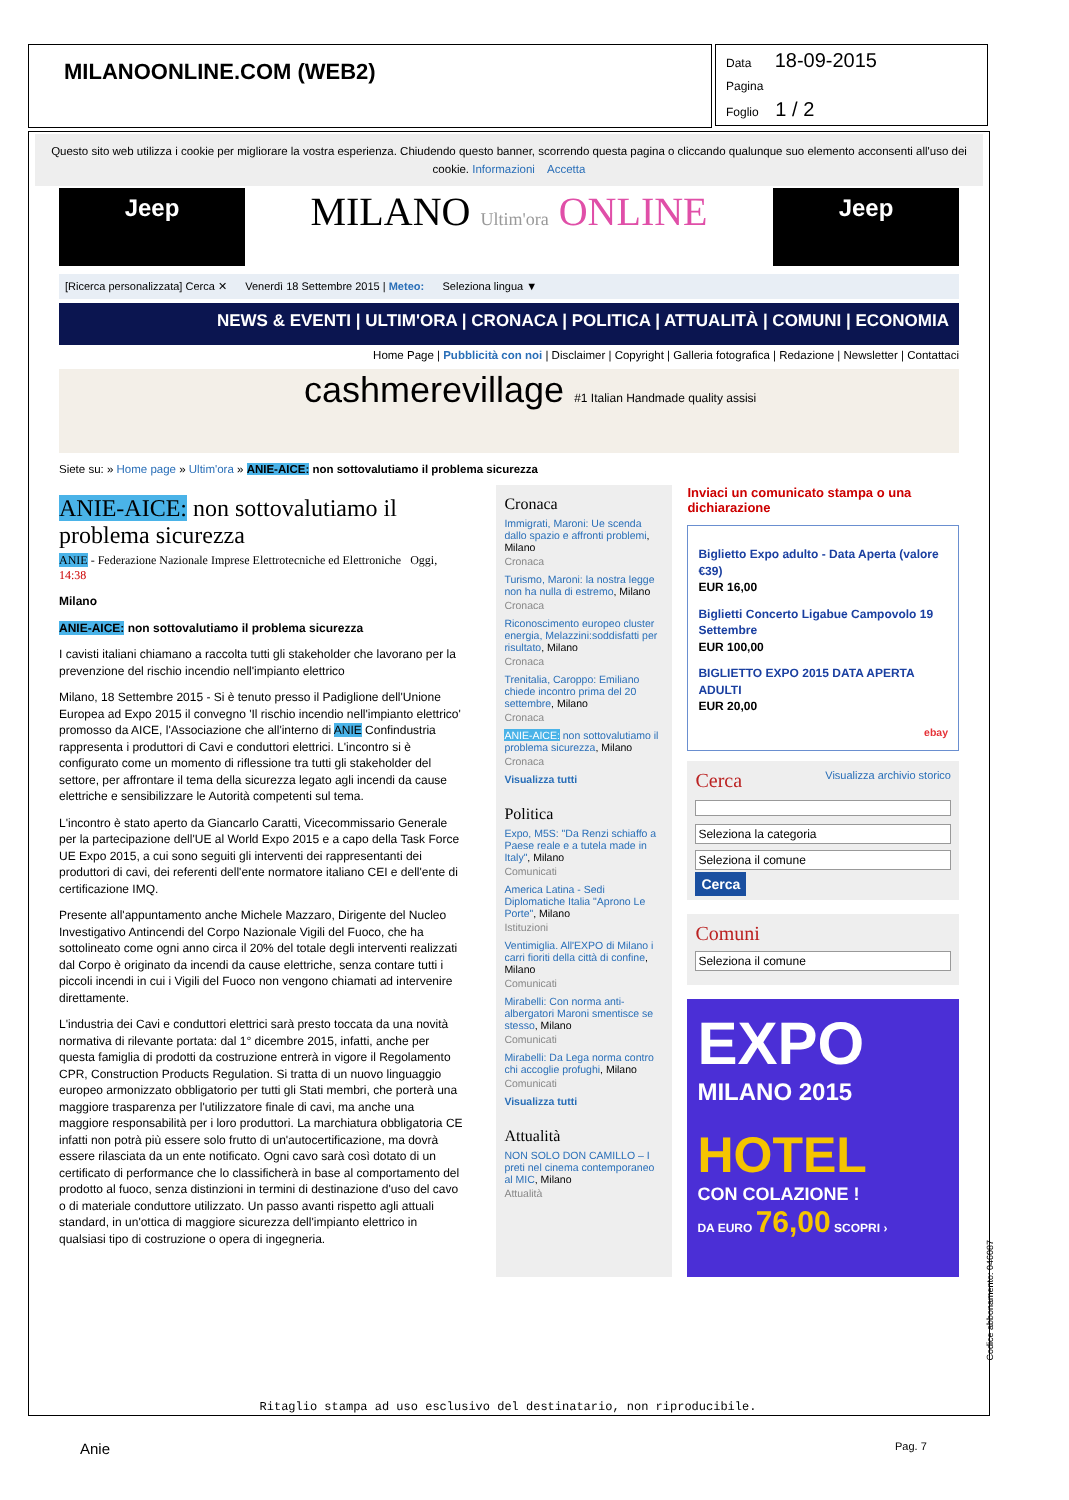MILANOONLINE.COM (WEB2)
Data 18-09-2015
Pagina
Foglio 1 / 2
Questo sito web utilizza i cookie per migliorare la vostra esperienza. Chiudendo questo banner, scorrendo questa pagina o cliccando qualunque suo elemento acconsenti all'uso dei cookie. Informazioni Accetta
Jeep
MILANO Ultim'ora ONLINE
Jeep
[Ricerca personalizzata] Cerca ✕ Venerdì 18 Settembre 2015 | Meteo: Seleziona lingua ▼
NEWS & EVENTI | ULTIM'ORA | CRONACA | POLITICA | ATTUALITÀ | COMUNI | ECONOMIA
Home Page | Pubblicità con noi | Disclaimer | Copyright | Galleria fotografica | Redazione | Newsletter | Contattaci
cashmerevillage #1 Italian Handmade quality assisi
Siete su: » Home page » Ultim'ora » ANIE-AICE: non sottovalutiamo il problema sicurezza
ANIE-AICE: non sottovalutiamo il problema sicurezza
ANIE - Federazione Nazionale Imprese Elettrotecniche ed Elettroniche Oggi, 14:38
Milano
ANIE-AICE: non sottovalutiamo il problema sicurezza
I cavisti italiani chiamano a raccolta tutti gli stakeholder che lavorano per la prevenzione del rischio incendio nell'impianto elettrico
Milano, 18 Settembre 2015 - Si è tenuto presso il Padiglione dell'Unione Europea ad Expo 2015 il convegno 'Il rischio incendio nell'impianto elettrico' promosso da AICE, l'Associazione che all'interno di ANIE Confindustria rappresenta i produttori di Cavi e conduttori elettrici. L'incontro si è configurato come un momento di riflessione tra tutti gli stakeholder del settore, per affrontare il tema della sicurezza legato agli incendi da cause elettriche e sensibilizzare le Autorità competenti sul tema.
L'incontro è stato aperto da Giancarlo Caratti, Vicecommissario Generale per la partecipazione dell'UE al World Expo 2015 e a capo della Task Force UE Expo 2015, a cui sono seguiti gli interventi dei rappresentanti dei produttori di cavi, dei referenti dell'ente normatore italiano CEI e dell'ente di certificazione IMQ.
Presente all'appuntamento anche Michele Mazzaro, Dirigente del Nucleo Investigativo Antincendi del Corpo Nazionale Vigili del Fuoco, che ha sottolineato come ogni anno circa il 20% del totale degli interventi realizzati dal Corpo è originato da incendi da cause elettriche, senza contare tutti i piccoli incendi in cui i Vigili del Fuoco non vengono chiamati ad intervenire direttamente.
L'industria dei Cavi e conduttori elettrici sarà presto toccata da una novità normativa di rilevante portata: dal 1° dicembre 2015, infatti, anche per questa famiglia di prodotti da costruzione entrerà in vigore il Regolamento CPR, Construction Products Regulation. Si tratta di un nuovo linguaggio europeo armonizzato obbligatorio per tutti gli Stati membri, che porterà una maggiore trasparenza per l'utilizzatore finale di cavi, ma anche una maggiore responsabilità per i loro produttori. La marchiatura obbligatoria CE infatti non potrà più essere solo frutto di un'autocertificazione, ma dovrà essere rilasciata da un ente notificato. Ogni cavo sarà così dotato di un certificato di performance che lo classificherà in base al comportamento del prodotto al fuoco, senza distinzioni in termini di destinazione d'uso del cavo o di materiale conduttore utilizzato. Un passo avanti rispetto agli attuali standard, in un'ottica di maggiore sicurezza dell'impianto elettrico in qualsiasi tipo di costruzione o opera di ingegneria.
Cronaca
Immigrati, Maroni: Ue scenda dallo spazio e affronti problemi, Milano
Cronaca
Turismo, Maroni: la nostra legge non ha nulla di estremo, Milano
Cronaca
Riconoscimento europeo cluster energia, Melazzini:soddisfatti per risultato, Milano
Cronaca
Trenitalia, Caroppo: Emiliano chiede incontro prima del 20 settembre, Milano
Cronaca
ANIE-AICE: non sottovalutiamo il problema sicurezza, Milano
Cronaca
Visualizza tutti
Politica
Expo, M5S: "Da Renzi schiaffo a Paese reale e a tutela made in Italy", Milano
Comunicati
America Latina - Sedi Diplomatiche Italia "Aprono Le Porte", Milano
Istituzioni
Ventimiglia. All'EXPO di Milano i carri fioriti della città di confine, Milano
Comunicati
Mirabelli: Con norma anti-albergatori Maroni smentisce se stesso, Milano
Comunicati
Mirabelli: Da Lega norma contro chi accoglie profughi, Milano
Comunicati
Visualizza tutti
Attualità
NON SOLO DON CAMILLO – I preti nel cinema contemporaneo al MIC, Milano
Attualità
Inviaci un comunicato stampa o una dichiarazione
Biglietto Expo adulto - Data Aperta (valore €39)
EUR 16,00
Biglietti Concerto Ligabue Campovolo 19 Settembre
EUR 100,00
BIGLIETTO EXPO 2015 DATA APERTA ADULTI
EUR 20,00
ebay
Cerca Visualizza archivio storico
Seleziona la categoria
Seleziona il comune
Cerca
Comuni
Seleziona il comune
EXPO
MILANO 2015
HOTEL
CON COLAZIONE !
DA EURO 76,00 SCOPRI ›
Ritaglio stampa ad uso esclusivo del destinatario, non riproducibile.
Anie Pag. 7
Codice abbonamento: 046087